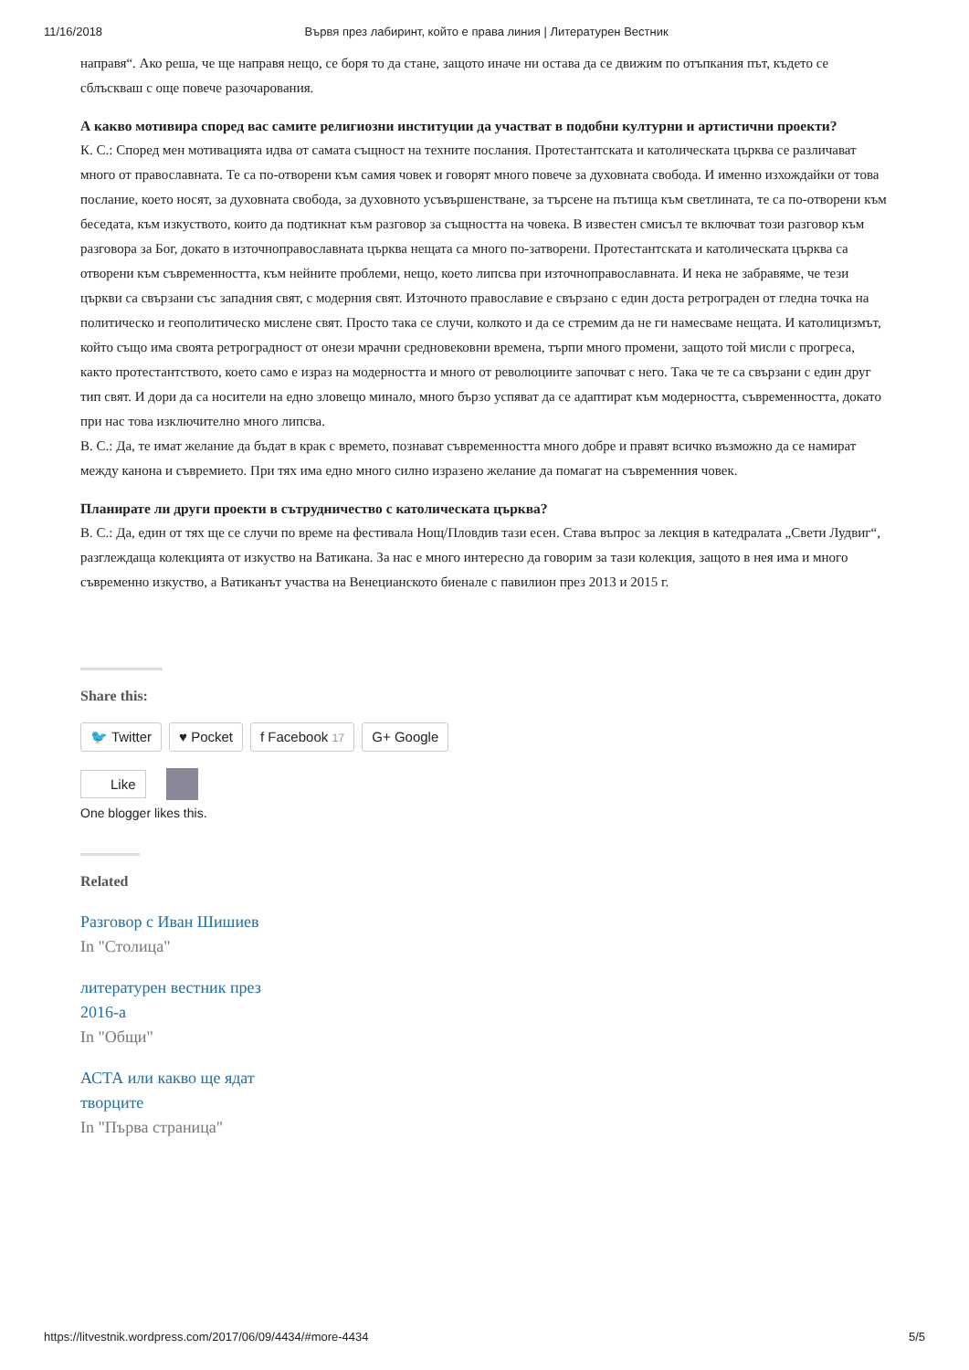11/16/2018 Вървя през лабиринт, който е права линия | Литературен Вестник
направя“. Ако реша, че ще направя нещо, се боря то да стане, защото иначе ни остава да се движим по отъпкания път, където се сблъскваш с още повече разочарования.
А какво мотивира според вас самите религиозни институции да участват в подобни културни и артистични проекти?
К. С.: Според мен мотивацията идва от самата същност на техните послания. Протестантската и католическата църква се различават много от православната. Те са по-отворени към самия човек и говорят много повече за духовната свобода. И именно изхождайки от това послание, което носят, за духовната свобода, за духовното усъвършенстване, за търсене на пътища към светлината, те са по-отворени към беседата, към изкуството, които да подтикнат към разговор за същността на човека. В известен смисъл те включват този разговор към разговора за Бог, докато в източноправославната църква нещата са много по-затворени. Протестантската и католическата църква са отворени към съвременността, към нейните проблеми, нещо, което липсва при източноправославната. И нека не забравяме, че тези църкви са свързани със западния свят, с модерния свят. Източното православие е свързано с един доста ретрограден от гледна точка на политическо и геополитическо мислене свят. Просто така се случи, колкото и да се стремим да не ги намесваме нещата. И католицизмът, който също има своята ретроградност от онези мрачни средновековни времена, търпи много промени, защото той мисли с прогреса, както протестантството, което само е израз на модерността и много от революциите започват с него. Така че те са свързани с един друг тип свят. И дори да са носители на едно зловещо минало, много бързо успяват да се адаптират към модерността, съвременността, докато при нас това изключително много липсва.
В. С.: Да, те имат желание да бъдат в крак с времето, познават съвременността много добре и правят всичко възможно да се намират между канона и съвремието. При тях има едно много силно изразено желание да помагат на съвременния човек.
Планирате ли други проекти в сътрудничество с католическата църква?
В. С.: Да, един от тях ще се случи по време на фестивала Нощ/Пловдив тази есен. Става въпрос за лекция в катедралата „Свети Лудвиг“, разглеждаща колекцията от изкуство на Ватикана. За нас е много интересно да говорим за тази колекция, защото в нея има и много съвременно изкуство, а Ватиканът участва на Венецианското биенале с павилион през 2013 и 2015 г.
Share this:
🐦 Twitter ♥ Pocket f Facebook 17 G+ Google
Like
One blogger likes this.
Related
Разговор с Иван Шишиев
In "Столица"
литературен вестник през 2016-а
In "Общи"
АСТА или какво ще ядат творците
In "Първа страница"
https://litvestnik.wordpress.com/2017/06/09/4434/#more-4434 5/5